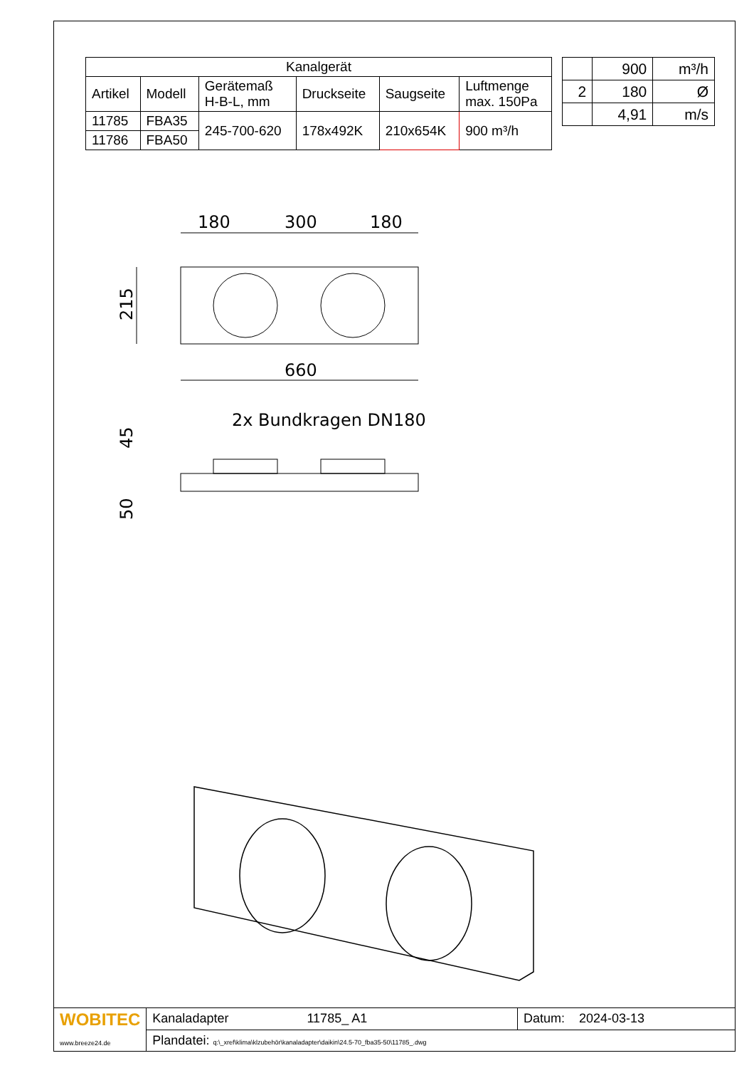| Kanalgerät | | | | | |
| --- | --- | --- | --- | --- | --- |
| Artikel | Modell | Gerätemaß H-B-L, mm | Druckseite | Saugseite | Luftmenge max. 150Pa |
| 11785 | FBA35 | 245-700-620 | 178x492K | 210x654K | 900 m³/h |
| 11786 | FBA50 | | | | |
| | 900 | m³/h |
| 2 | 180 | Ø |
| | 4,91 | m/s |
180
300
180
660
215
2x Bundkragen DN180
45
50
| WOBITEC www.breeze24.de | Kanaladapter 11785_ A1 | Datum: 2024-03-13 |
| | Plandatei: q:\_xref\klima\klzubehör\kanaladapter\daikin\24.5-70_fba35-50\11785_.dwg | |